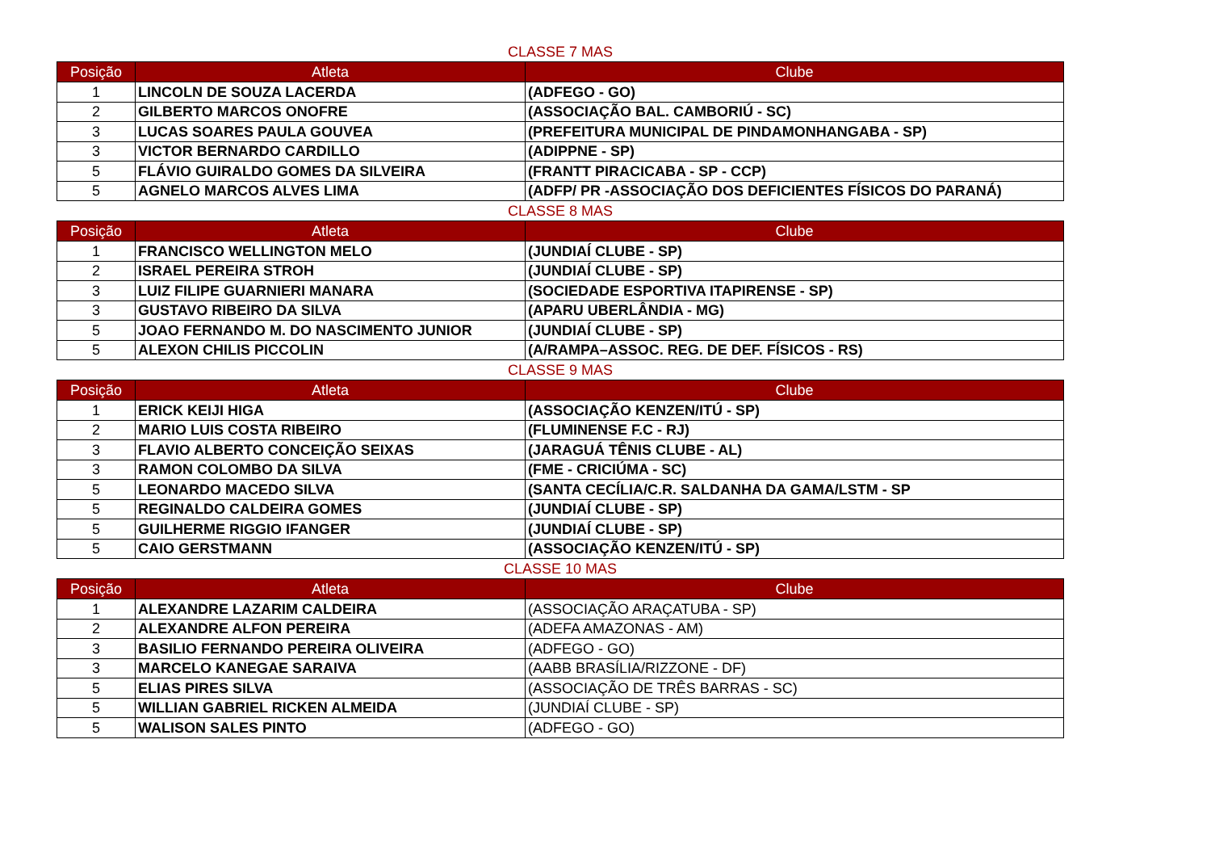CLASSE 7 MAS
| Posição | Atleta | Clube |
| --- | --- | --- |
| 1 | LINCOLN DE SOUZA LACERDA | (ADFEGO - GO) |
| 2 | GILBERTO MARCOS ONOFRE | (ASSOCIAÇÃO BAL. CAMBORIÚ - SC) |
| 3 | LUCAS SOARES PAULA GOUVEA | (PREFEITURA MUNICIPAL DE PINDAMONHANGABA - SP) |
| 3 | VICTOR BERNARDO CARDILLO | (ADIPPNE - SP) |
| 5 | FLÁVIO GUIRALDO GOMES DA SILVEIRA | (FRANTT PIRACICABA - SP - CCP) |
| 5 | AGNELO MARCOS ALVES LIMA | (ADFP/ PR -ASSOCIAÇÃO DOS DEFICIENTES FÍSICOS DO PARANÁ) |
CLASSE 8 MAS
| Posição | Atleta | Clube |
| --- | --- | --- |
| 1 | FRANCISCO WELLINGTON MELO | (JUNDIAÍ CLUBE - SP) |
| 2 | ISRAEL PEREIRA STROH | (JUNDIAÍ CLUBE - SP) |
| 3 | LUIZ FILIPE GUARNIERI MANARA | (SOCIEDADE ESPORTIVA ITAPIRENSE - SP) |
| 3 | GUSTAVO RIBEIRO DA SILVA | (APARU UBERLÂNDIA - MG) |
| 5 | JOAO FERNANDO M. DO NASCIMENTO JUNIOR | (JUNDIAÍ CLUBE - SP) |
| 5 | ALEXON CHILIS PICCOLIN | (A/RAMPA–ASSOC. REG. DE DEF. FÍSICOS - RS) |
CLASSE 9 MAS
| Posição | Atleta | Clube |
| --- | --- | --- |
| 1 | ERICK KEIJI HIGA | (ASSOCIAÇÃO KENZEN/ITÚ - SP) |
| 2 | MARIO LUIS COSTA RIBEIRO | (FLUMINENSE F.C - RJ) |
| 3 | FLAVIO ALBERTO CONCEIÇÃO SEIXAS | (JARAGUÁ TÊNIS CLUBE - AL) |
| 3 | RAMON COLOMBO DA SILVA | (FME - CRICIÚMA - SC) |
| 5 | LEONARDO MACEDO SILVA | (SANTA CECÍLIA/C.R. SALDANHA DA GAMA/LSTM - SP |
| 5 | REGINALDO CALDEIRA GOMES | (JUNDIAÍ CLUBE - SP) |
| 5 | GUILHERME RIGGIO IFANGER | (JUNDIAÍ CLUBE - SP) |
| 5 | CAIO GERSTMANN | (ASSOCIAÇÃO KENZEN/ITÚ - SP) |
CLASSE 10 MAS
| Posição | Atleta | Clube |
| --- | --- | --- |
| 1 | ALEXANDRE LAZARIM CALDEIRA | (ASSOCIAÇÃO ARAÇATUBA - SP) |
| 2 | ALEXANDRE ALFON PEREIRA | (ADEFA AMAZONAS - AM) |
| 3 | BASILIO FERNANDO PEREIRA OLIVEIRA | (ADFEGO - GO) |
| 3 | MARCELO KANEGAE SARAIVA | (AABB BRASÍLIA/RIZZONE - DF) |
| 5 | ELIAS PIRES SILVA | (ASSOCIAÇÃO DE TRÊS BARRAS - SC) |
| 5 | WILLIAN GABRIEL RICKEN ALMEIDA | (JUNDIAÍ CLUBE - SP) |
| 5 | WALISON SALES PINTO | (ADFEGO - GO) |